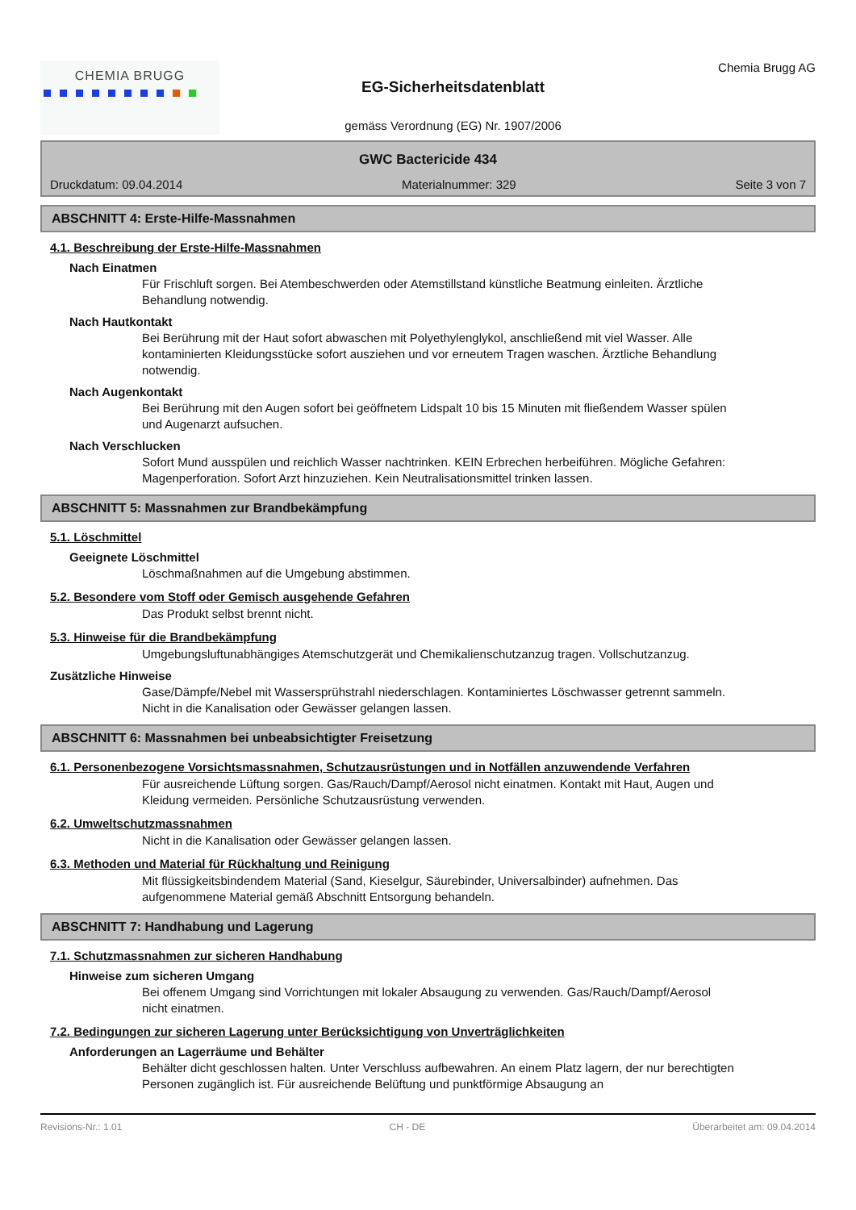CHEMIA BRUGG
EG-Sicherheitsdatenblatt
gemäss Verordnung (EG) Nr. 1907/2006
Chemia Brugg AG
GWC Bactericide 434
Druckdatum: 09.04.2014 Materialnummer: 329 Seite 3 von 7
ABSCHNITT 4: Erste-Hilfe-Massnahmen
4.1. Beschreibung der Erste-Hilfe-Massnahmen
Nach Einatmen
Für Frischluft sorgen. Bei Atembeschwerden oder Atemstillstand künstliche Beatmung einleiten. Ärztliche Behandlung notwendig.
Nach Hautkontakt
Bei Berührung mit der Haut sofort abwaschen mit Polyethylenglykol, anschließend mit viel Wasser. Alle kontaminierten Kleidungsstücke sofort ausziehen und vor erneutem Tragen waschen. Ärztliche Behandlung notwendig.
Nach Augenkontakt
Bei Berührung mit den Augen sofort bei geöffnetem Lidspalt 10 bis 15 Minuten mit fließendem Wasser spülen und Augenarzt aufsuchen.
Nach Verschlucken
Sofort Mund ausspülen und reichlich Wasser nachtrinken. KEIN Erbrechen herbeiführen. Mögliche Gefahren: Magenperforation. Sofort Arzt hinzuziehen. Kein Neutralisationsmittel trinken lassen.
ABSCHNITT 5: Massnahmen zur Brandbekämpfung
5.1. Löschmittel
Geeignete Löschmittel
Löschmaßnahmen auf die Umgebung abstimmen.
5.2. Besondere vom Stoff oder Gemisch ausgehende Gefahren
Das Produkt selbst brennt nicht.
5.3. Hinweise für die Brandbekämpfung
Umgebungsluftunabhängiges Atemschutzgerät und Chemikalienschutzanzug tragen. Vollschutzanzug.
Zusätzliche Hinweise
Gase/Dämpfe/Nebel mit Wassersprühstrahl niederschlagen. Kontaminiertes Löschwasser getrennt sammeln. Nicht in die Kanalisation oder Gewässer gelangen lassen.
ABSCHNITT 6: Massnahmen bei unbeabsichtigter Freisetzung
6.1. Personenbezogene Vorsichtsmassnahmen, Schutzausrüstungen und in Notfällen anzuwendende Verfahren
Für ausreichende Lüftung sorgen. Gas/Rauch/Dampf/Aerosol nicht einatmen. Kontakt mit Haut, Augen und Kleidung vermeiden. Persönliche Schutzausrüstung verwenden.
6.2. Umweltschutzmassnahmen
Nicht in die Kanalisation oder Gewässer gelangen lassen.
6.3. Methoden und Material für Rückhaltung und Reinigung
Mit flüssigkeitsbindendem Material (Sand, Kieselgur, Säurebinder, Universalbinder) aufnehmen. Das aufgenommene Material gemäß Abschnitt Entsorgung behandeln.
ABSCHNITT 7: Handhabung und Lagerung
7.1. Schutzmassnahmen zur sicheren Handhabung
Hinweise zum sicheren Umgang
Bei offenem Umgang sind Vorrichtungen mit lokaler Absaugung zu verwenden. Gas/Rauch/Dampf/Aerosol nicht einatmen.
7.2. Bedingungen zur sicheren Lagerung unter Berücksichtigung von Unverträglichkeiten
Anforderungen an Lagerräume und Behälter
Behälter dicht geschlossen halten. Unter Verschluss aufbewahren. An einem Platz lagern, der nur berechtigten Personen zugänglich ist. Für ausreichende Belüftung und punktförmige Absaugung an
Revisions-Nr.: 1.01 CH - DE Überarbeitet am: 09.04.2014